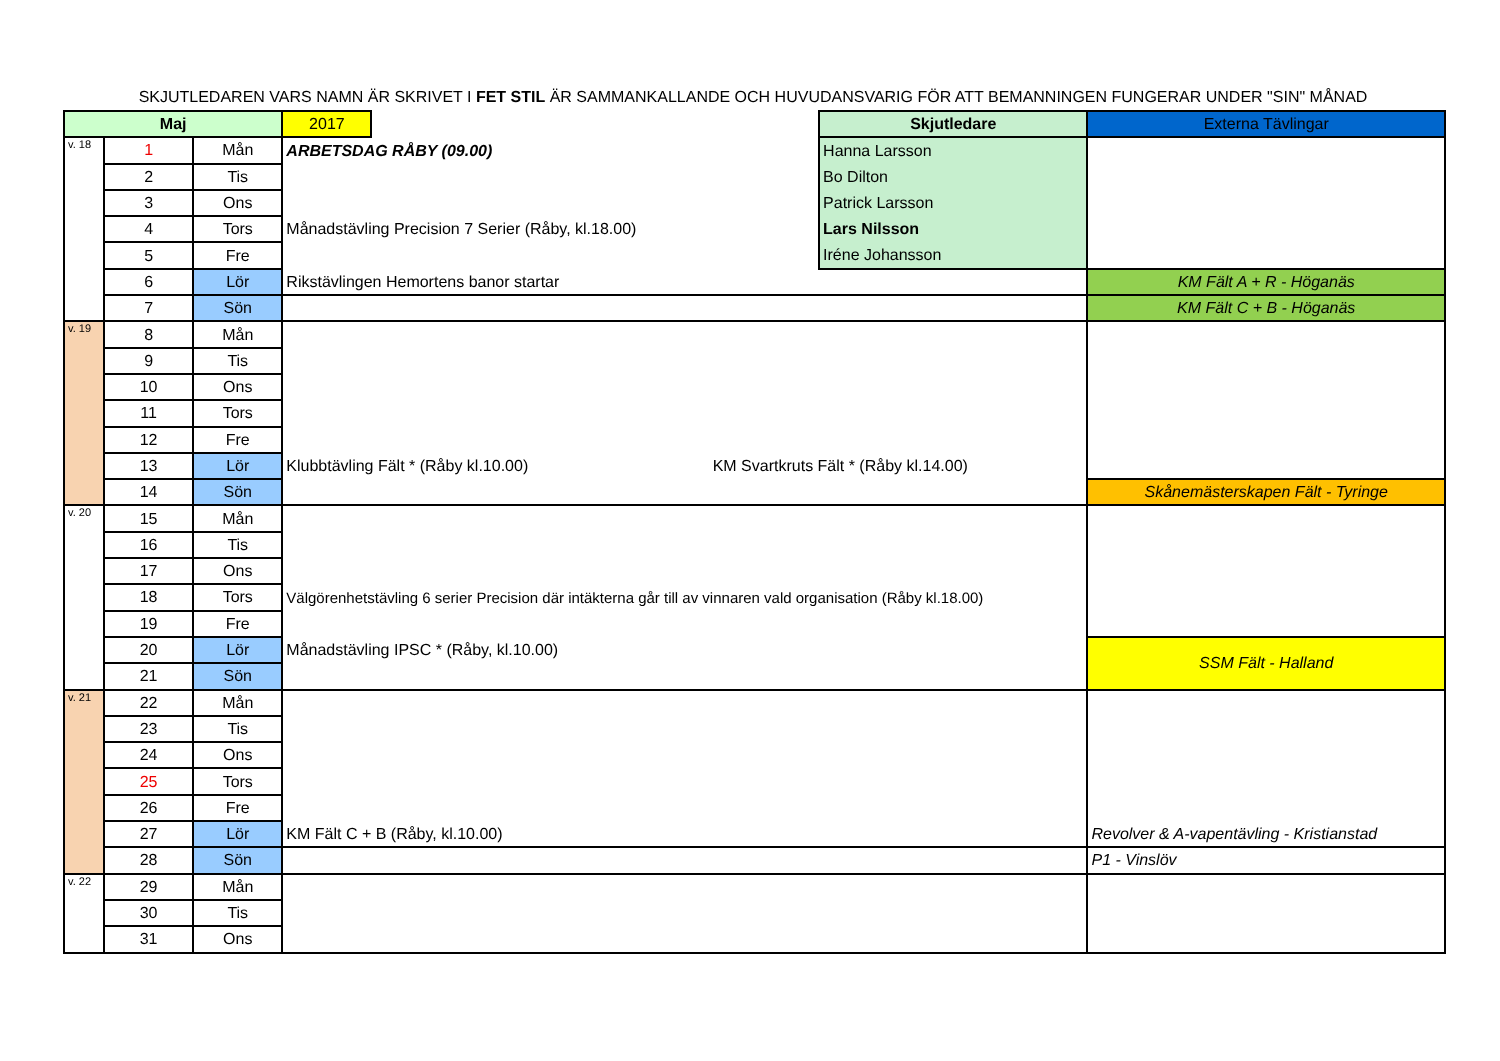SKJUTLEDAREN VARS NAMN ÄR SKRIVET I FET STIL ÄR SAMMANKALLANDE OCH HUVUDANSVARIG FÖR ATT BEMANNINGEN FUNGERAR UNDER "SIN" MÅNAD
| Maj | | | 2017 | | Skjutledare | Externa Tävlingar |
| v. 18 | 1 | Mån | ARBETSDAG RÅBY (09.00) | | Hanna Larsson | |
| | 2 | Tis | | | Bo Dilton | |
| | 3 | Ons | | | Patrick Larsson | |
| | 4 | Tors | Månadstävling Precision 7 Serier (Råby, kl.18.00) | | Lars Nilsson | |
| | 5 | Fre | | | Iréne Johansson | |
| | 6 | Lör | Rikstävlingen Hemortens banor startar | | | KM Fält A + R - Höganäs |
| | 7 | Sön | | | | KM Fält C + B - Höganäs |
| v. 19 | 8 | Mån | | | | |
| | 9 | Tis | | | | |
| | 10 | Ons | | | | |
| | 11 | Tors | | | | |
| | 12 | Fre | | | | |
| | 13 | Lör | Klubbtävling Fält * (Råby kl.10.00) KM Svartkruts Fält * (Råby kl.14.00) | | | |
| | 14 | Sön | | | | Skånemästerskapen Fält - Tyringe |
| v. 20 | 15 | Mån | | | | |
| | 16 | Tis | | | | |
| | 17 | Ons | | | | |
| | 18 | Tors | Välgörenhetstävling 6 serier Precision där intäkterna går till av vinnaren vald organisation (Råby kl.18.00) | | | |
| | 19 | Fre | | | | |
| | 20 | Lör | Månadstävling IPSC * (Råby, kl.10.00) | | | SSM Fält - Halland |
| | 21 | Sön | | | | |
| v. 21 | 22 | Mån | | | | |
| | 23 | Tis | | | | |
| | 24 | Ons | | | | |
| | 25 | Tors | | | | |
| | 26 | Fre | | | | |
| | 27 | Lör | KM Fält C + B (Råby, kl.10.00) | | | Revolver & A-vapentävling - Kristianstad |
| | 28 | Sön | | | | P1 - Vinslöv |
| v. 22 | 29 | Mån | | | | |
| | 30 | Tis | | | | |
| | 31 | Ons | | | | |